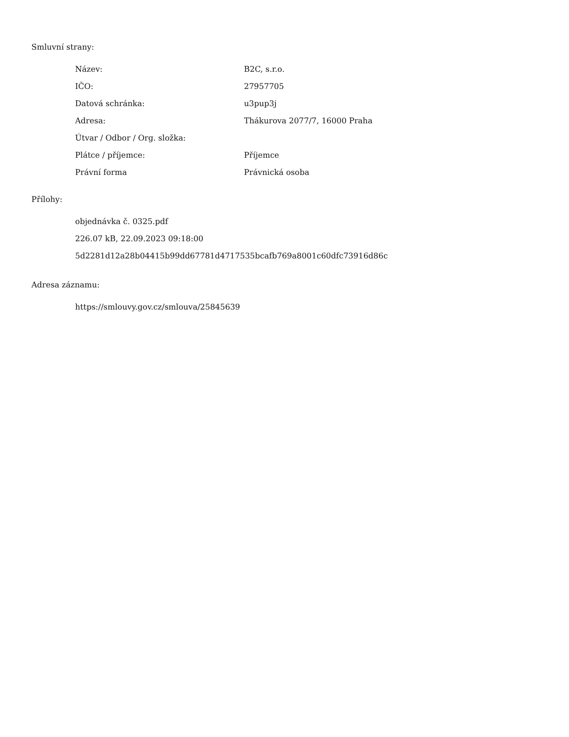Smluvní strany:
| Název: | B2C, s.r.o. |
| IČO: | 27957705 |
| Datová schránka: | u3pup3j |
| Adresa: | Thákurova 2077/7, 16000 Praha |
| Útvar / Odbor / Org. složka: | |
| Plátce / příjemce: | Příjemce |
| Právní forma | Právnická osoba |
Přílohy:
objednávka č. 0325.pdf
226.07 kB, 22.09.2023 09:18:00
5d2281d12a28b04415b99dd67781d4717535bcafb769a8001c60dfc73916d86c
Adresa záznamu:
https://smlouvy.gov.cz/smlouva/25845639